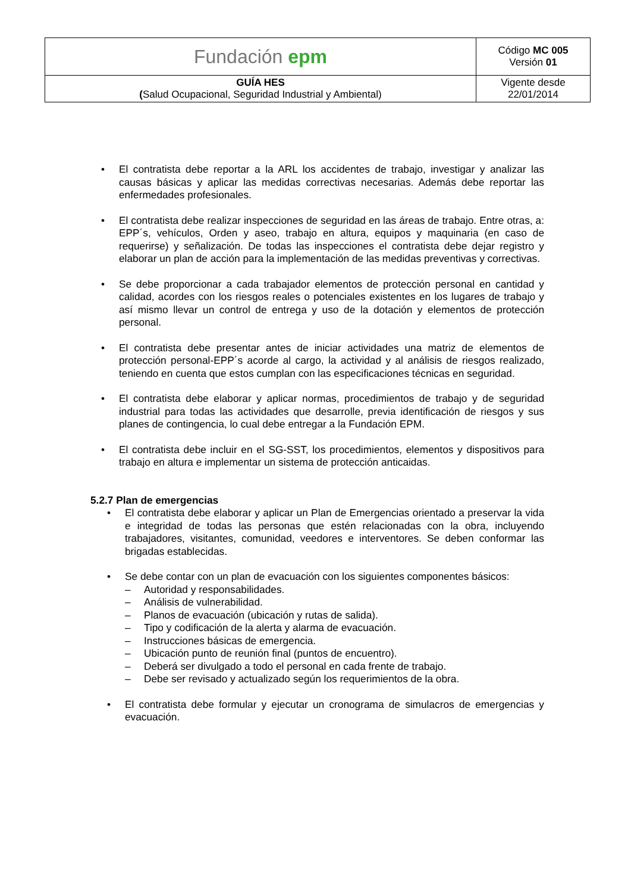| Fundación epm | Código MC 005 Versión 01 |
| GUÍA HES ( Salud Ocupacional, Seguridad Industrial y Ambiental) | Vigente desde 22/01/2014 |
• El contratista debe reportar a la ARL los accidentes de trabajo, investigar y analizar las causas básicas y aplicar las medidas correctivas necesarias. Además debe reportar las enfermedades profesionales.
• El contratista debe realizar inspecciones de seguridad en las áreas de trabajo. Entre otras, a: EPP´s, vehículos, Orden y aseo, trabajo en altura, equipos y maquinaria (en caso de requerirse) y señalización. De todas las inspecciones el contratista debe dejar registro y elaborar un plan de acción para la implementación de las medidas preventivas y correctivas.
• Se debe proporcionar a cada trabajador elementos de protección personal en cantidad y calidad, acordes con los riesgos reales o potenciales existentes en los lugares de trabajo y así mismo llevar un control de entrega y uso de la dotación y elementos de protección personal.
• El contratista debe presentar antes de iniciar actividades una matriz de elementos de protección personal-EPP´s acorde al cargo, la actividad y al análisis de riesgos realizado, teniendo en cuenta que estos cumplan con las especificaciones técnicas en seguridad.
• El contratista debe elaborar y aplicar normas, procedimientos de trabajo y de seguridad industrial para todas las actividades que desarrolle, previa identificación de riesgos y sus planes de contingencia, lo cual debe entregar a la Fundación EPM.
• El contratista debe incluir en el SG-SST, los procedimientos, elementos y dispositivos para trabajo en altura e implementar un sistema de protección anticaidas.
5.2.7 Plan de emergencias
• El contratista debe elaborar y aplicar un Plan de Emergencias orientado a preservar la vida e integridad de todas las personas que estén relacionadas con la obra, incluyendo trabajadores, visitantes, comunidad, veedores e interventores. Se deben conformar las brigadas establecidas.
• Se debe contar con un plan de evacuación con los siguientes componentes básicos:
– Autoridad y responsabilidades.
– Análisis de vulnerabilidad.
– Planos de evacuación (ubicación y rutas de salida).
– Tipo y codificación de la alerta y alarma de evacuación.
– Instrucciones básicas de emergencia.
– Ubicación punto de reunión final (puntos de encuentro).
– Deberá ser divulgado a todo el personal en cada frente de trabajo.
– Debe ser revisado y actualizado según los requerimientos de la obra.
• El contratista debe formular y ejecutar un cronograma de simulacros de emergencias y evacuación.